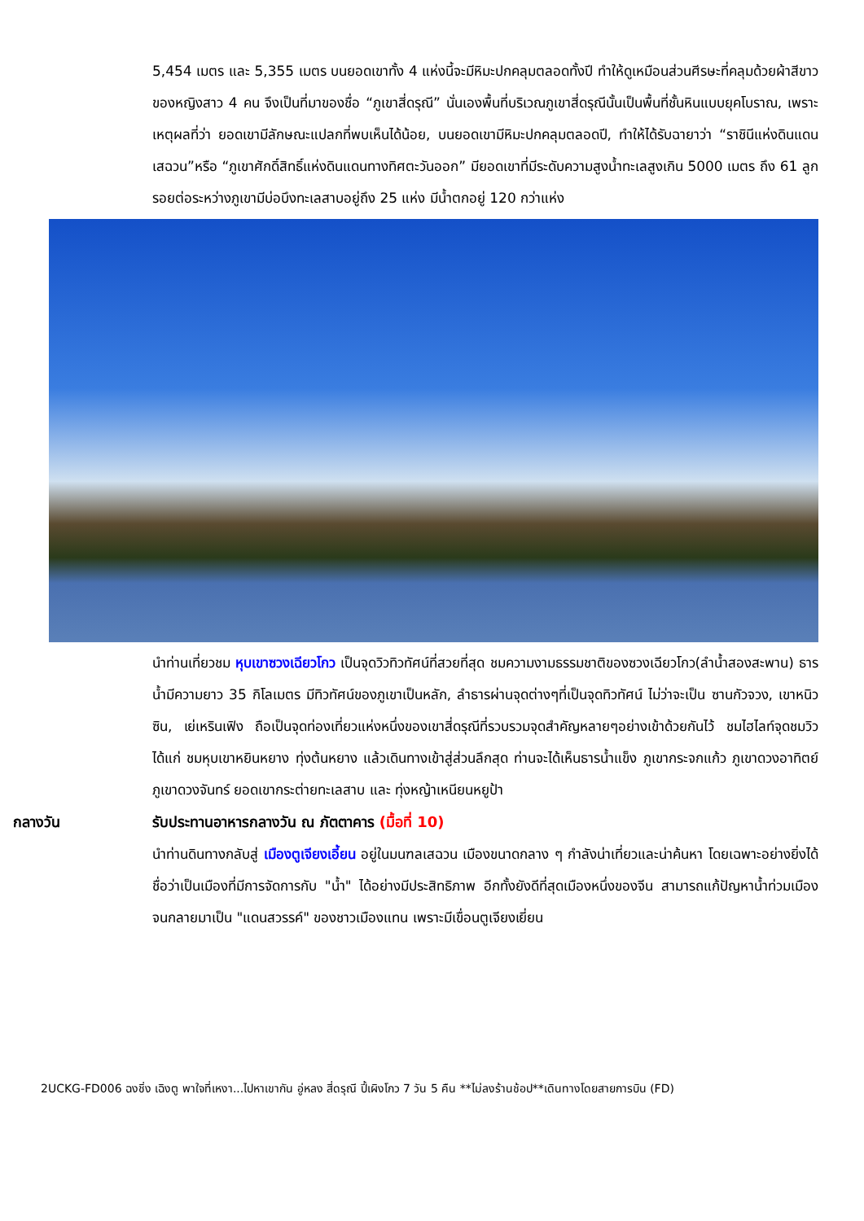5,454 เมตร และ 5,355 เมตร บนยอดเขาทั้ง 4 แห่งนี้จะมีหิมะปกคลุมตลอดทั้งปี ทำให้ดูเหมือนส่วนศีรษะที่คลุมด้วยผ้าสีขาวของหญิงสาว 4 คน จึงเป็นที่มาของชื่อ “ภูเขาสี่ดรุณี” นั่นเองพื้นที่บริเวณภูเขาสี่ดรุณีนั้นเป็นพื้นที่ชั้นหินแบบยุคโบราณ, เพราะเหตุผลที่ว่า ยอดเขามีลักษณะแปลกที่พบเห็นได้น้อย, บนยอดเขามีหิมะปกคลุมตลอดปี, ทำให้ได้รับฉายาว่า “ราชินีแห่งดินแดนเสฉวน”หรือ “ภูเขาศักดิ์สิทธิ์แห่งดินแดนทางทิศตะวันออก” มียอดเขาที่มีระดับความสูงน้ำทะเลสูงเกิน 5000 เมตร ถึง 61 ลูกรอยต่อระหว่างภูเขามีบ่อบึงทะเลสาบอยู่ถึง 25 แห่ง มีน้ำตกอยู่ 120 กว่าแห่ง
นำท่านเที่ยวชม หุบเขาซวงเฉียวโกว เป็นจุดวิวทิวทัศน์ที่สวยที่สุด ชมความงามธรรมชาติของซวงเฉียวโกว(ลำน้ำสองสะพาน) ธารน้ำมีความยาว 35 กิโลเมตร มีทิวทัศน์ของภูเขาเป็นหลัก, ลำธารผ่านจุดต่างๆที่เป็นจุดทิวทัศน์ ไม่ว่าจะเป็น ซานกัวจวง, เขาหนิวซิน, เย่เหรินเฟิง ถือเป็นจุดท่องเที่ยวแห่งหนึ่งของเขาสี่ดรุณีที่รวบรวมจุดสำคัญหลายๆอย่างเข้าด้วยกันไว้ ชมไฮไลท์จุดชมวิว ได้แก่ ชมหุบเขาหยินหยาง ทุ่งต้นหยาง แล้วเดินทางเข้าสู่ส่วนลึกสุด ท่านจะได้เห็นธารน้ำแข็ง ภูเขากระจกแก้ว ภูเขาดวงอาทิตย์ ภูเขาดวงจันทร์ ยอดเขากระต่ายทะเลสาบ และ ทุ่งหญ้าเหนียนหยูป้า
กลางวัน รับประทานอาหารกลางวัน ณ ภัตตาคาร (มื้อที่ 10)
นำท่านดินทางกลับสู่ เมืองตูเจียงเอี้ยน อยู่ในมนฑลเสฉวน เมืองขนาดกลาง ๆ กำลังน่าเที่ยวและน่าค้นหา โดยเฉพาะอย่างยิ่งได้ชื่อว่าเป็นเมืองที่มีการจัดการกับ "น้ำ" ได้อย่างมีประสิทธิภาพ อีกทั้งยังดีที่สุดเมืองหนึ่งของจีน สามารถแก้ปัญหาน้ำท่วมเมืองจนกลายมาเป็น "แดนสวรรค์" ของชาวเมืองแทน เพราะมีเขื่อนตูเจียงเยี่ยน
2UCKG-FD006 ฉงชิ่ง เฉิงตู พาใจที่เหงา...ไปหาเขากัน อู่หลง สี่ดรุณี ปี้เผิงโกว 7 วัน 5 คืน **ไม่ลงร้านช้อป**เดินทางโดยสายการบิน (FD)